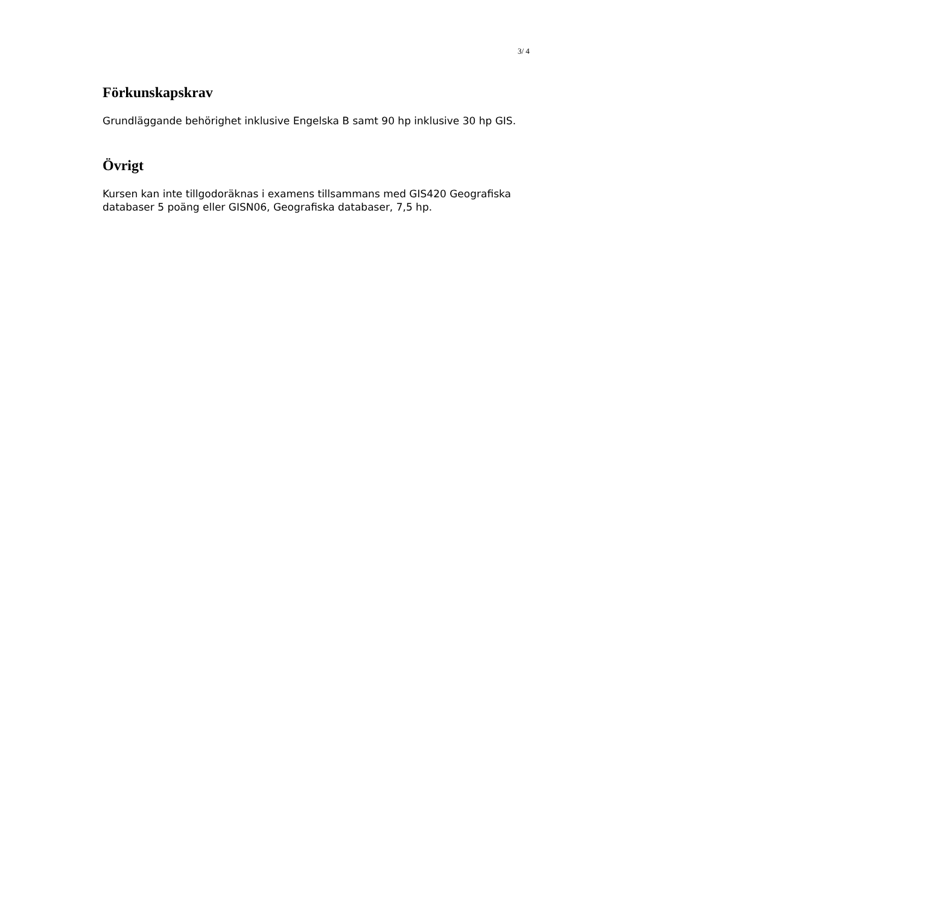3/ 4
Förkunskapskrav
Grundläggande behörighet inklusive Engelska B samt 90 hp inklusive 30 hp GIS.
Övrigt
Kursen kan inte tillgodoräknas i examens tillsammans med GIS420 Geografiska databaser 5 poäng eller GISN06, Geografiska databaser, 7,5 hp.